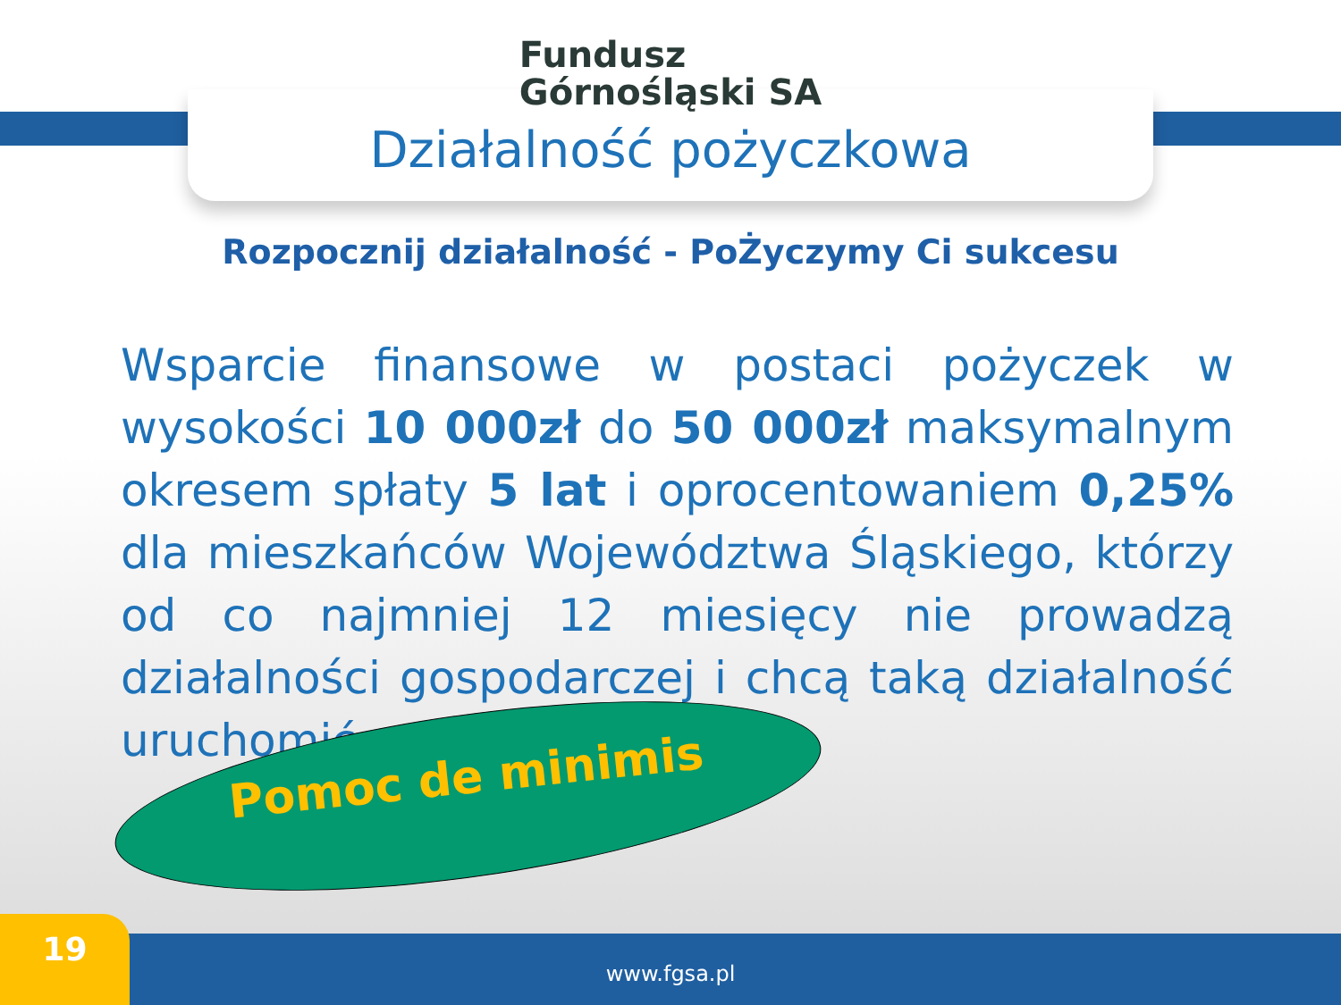Fundusz
Górnośląski SA
Działalność pożyczkowa
Rozpocznij działalność - PoŻyczymy Ci sukcesu
Wsparcie finansowe w postaci pożyczek w wysokości 10 000zł do 50 000zł maksymalnym okresem spłaty 5 lat i oprocentowaniem 0,25% dla mieszkańców Województwa Śląskiego, którzy od co najmniej 12 miesięcy nie prowadzą działalności gospodarczej i chcą taką działalność uruchomić.
Pomoc de minimis
www.fgsa.pl 19